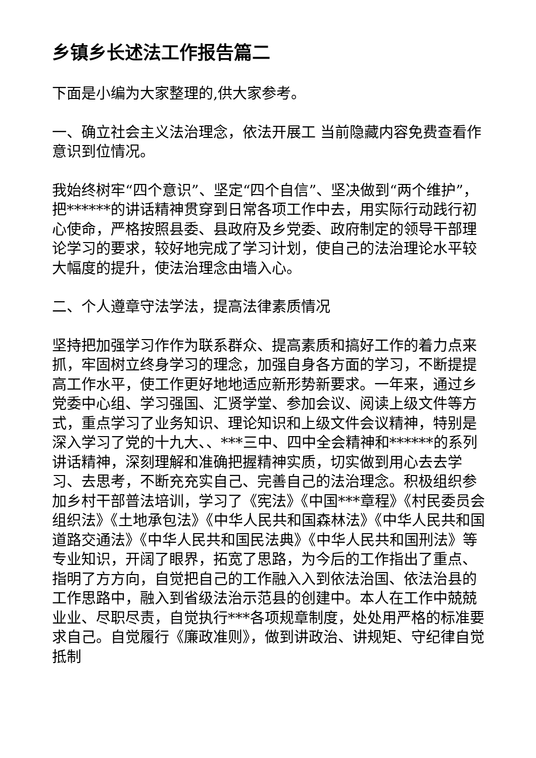乡镇乡长述法工作报告篇二
下面是小编为大家整理的,供大家参考。
一、确立社会主义法治理念，依法开展工 当前隐藏内容免费查看作意识到位情况。
我始终树牢“四个意识”、坚定“四个自信”、坚决做到“两个维护”，把******的讲话精神贯穿到日常各项工作中去，用实际行动践行初心使命，严格按照县委、县政府及乡党委、政府制定的领导干部理论学习的要求，较好地完成了学习计划，使自己的法治理论水平较大幅度的提升，使法治理念由墙入心。
二、个人遵章守法学法，提高法律素质情况
坚持把加强学习作作为联系群众、提高素质和搞好工作的着力点来抓，牢固树立终身学习的理念，加强自身各方面的学习，不断提提高工作水平，使工作更好地地适应新形势新要求。一年来，通过乡党委中心组、学习强国、汇贤学堂、参加会议、阅读上级文件等方式，重点学习了业务知识、理论知识和上级文件会议精神，特别是深入学习了党的十九大、、***三中、四中全会精神和******的系列讲话精神，深刻理解和准确把握精神实质，切实做到用心去去学习、去思考，不断充充实自己、完善自己的法治理念。积极组织参加乡村干部普法培训，学习了《宪法》《中国***章程》《村民委员会组织法》《土地承包法》《中华人民共和国森林法》《中华人民共和国道路交通法》《中华人民共和国民法典》《中华人民共和国刑法》等专业知识，开阔了眼界，拓宽了思路，为今后的工作指出了重点、指明了方方向，自觉把自己的工作融入入到依法治国、依法治县的工作思路中，融入到省级法治示范县的创建中。本人在工作中兢兢业业、尽职尽责，自觉执行***各项规章制度，处处用严格的标准要求自己。自觉履行《廉政准则》，做到讲政治、讲规矩、守纪律自觉抵制